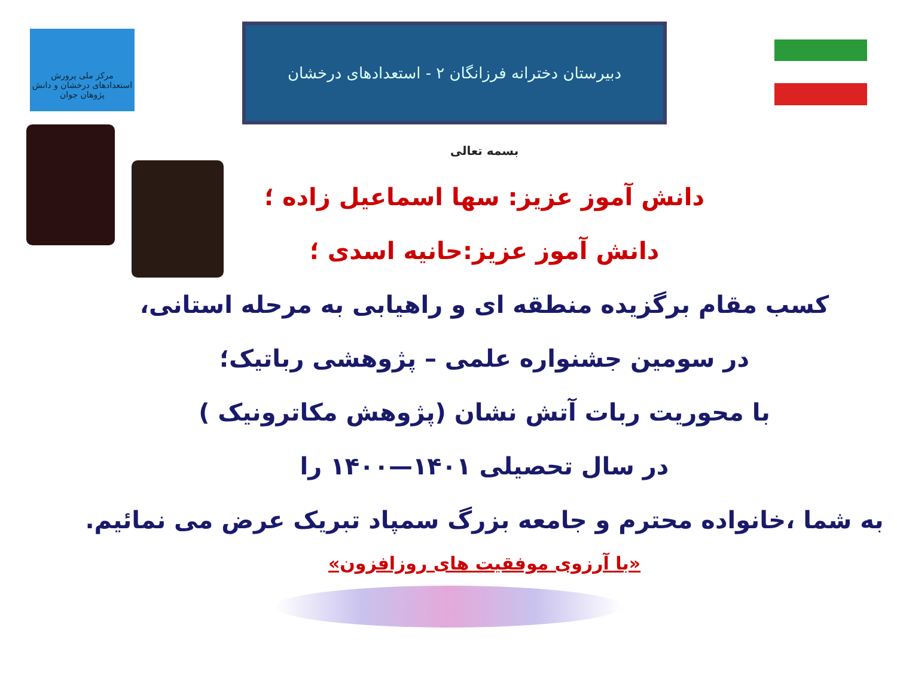مرکز ملی پرورش استعدادهای درخشان و دانش پژوهان جوان
دبیرستان دخترانه فرزانگان ۲ - استعدادهای درخشان
بسمه تعالی
دانش آموز عزیز: سها اسماعیل زاده ؛
دانش آموز عزیز:حانیه اسدی ؛
کسب مقام برگزیده منطقه ای و راهیابی به مرحله استانی،
در سومین جشنواره علمی – پژوهشی رباتیک؛
با محوریت ربات آتش نشان (پژوهش مکاترونیک )
در سال تحصیلی ۱۴۰۱—۱۴۰۰ را
به شما ،خانواده محترم و جامعه بزرگ سمپاد تبریک عرض می نمائیم.
«با آرزوی موفقیت های روزافزون»